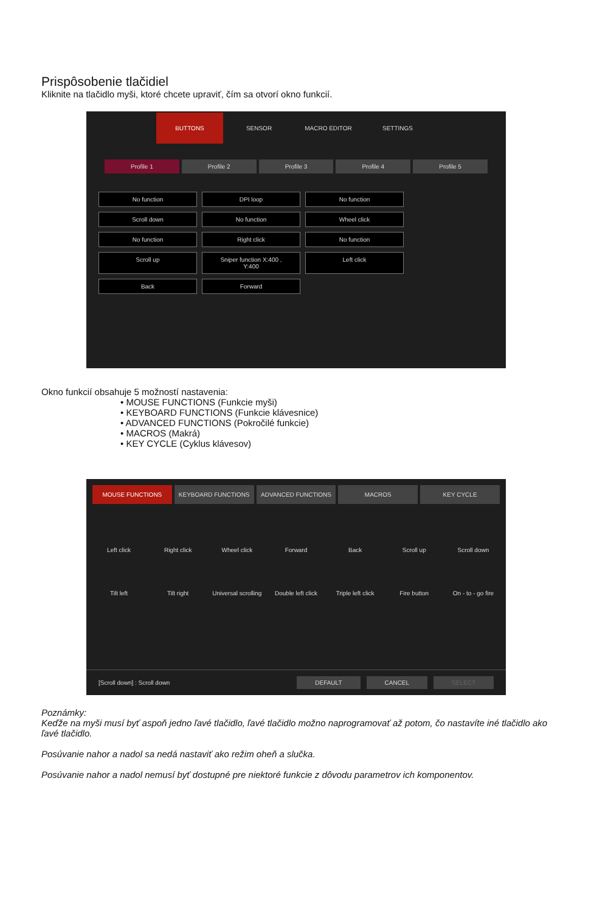Prispôsobenie tlačidiel
Kliknite na tlačidlo myši, ktoré chcete upraviť, čím sa otvorí okno funkcií.
BUTTONS
SENSOR MACRO EDITOR SETTINGS
Profile 1 Profile 2 Profile 3 Profile 4 Profile 5
No function
DPI loop
No function
Scroll down
No function
Wheel click
No function
Right click
No function
Scroll up
Sniper function X:400 , Y:400
Left click
Back
Forward
Okno funkcií obsahuje 5 možností nastavenia:
• MOUSE FUNCTIONS (Funkcie myši)
• KEYBOARD FUNCTIONS (Funkcie klávesnice)
• ADVANCED FUNCTIONS (Pokročilé funkcie)
• MACROS (Makrá)
• KEY CYCLE (Cyklus klávesov)
MOUSE FUNCTIONS KEYBOARD FUNCTIONS ADVANCED FUNCTIONS MACROS KEY CYCLE
Left click
Right click
Wheel click
Forward
Back
Scroll up
Scroll down
Tilt left
Tilt right
Universal scrolling
Double left click
Triple left click
Fire button
On - to - go fire
[Scroll down] : Scroll down
DEFAULT CANCEL SELECT
Poznámky:
Keďže na myši musí byť aspoň jedno ľavé tlačidlo, ľavé tlačidlo možno naprogramovať až potom, čo nastavíte iné tlačidlo ako ľavé tlačidlo.
Posúvanie nahor a nadol sa nedá nastaviť ako režim oheň a slučka.
Posúvanie nahor a nadol nemusí byť dostupné pre niektoré funkcie z dôvodu parametrov ich komponentov.